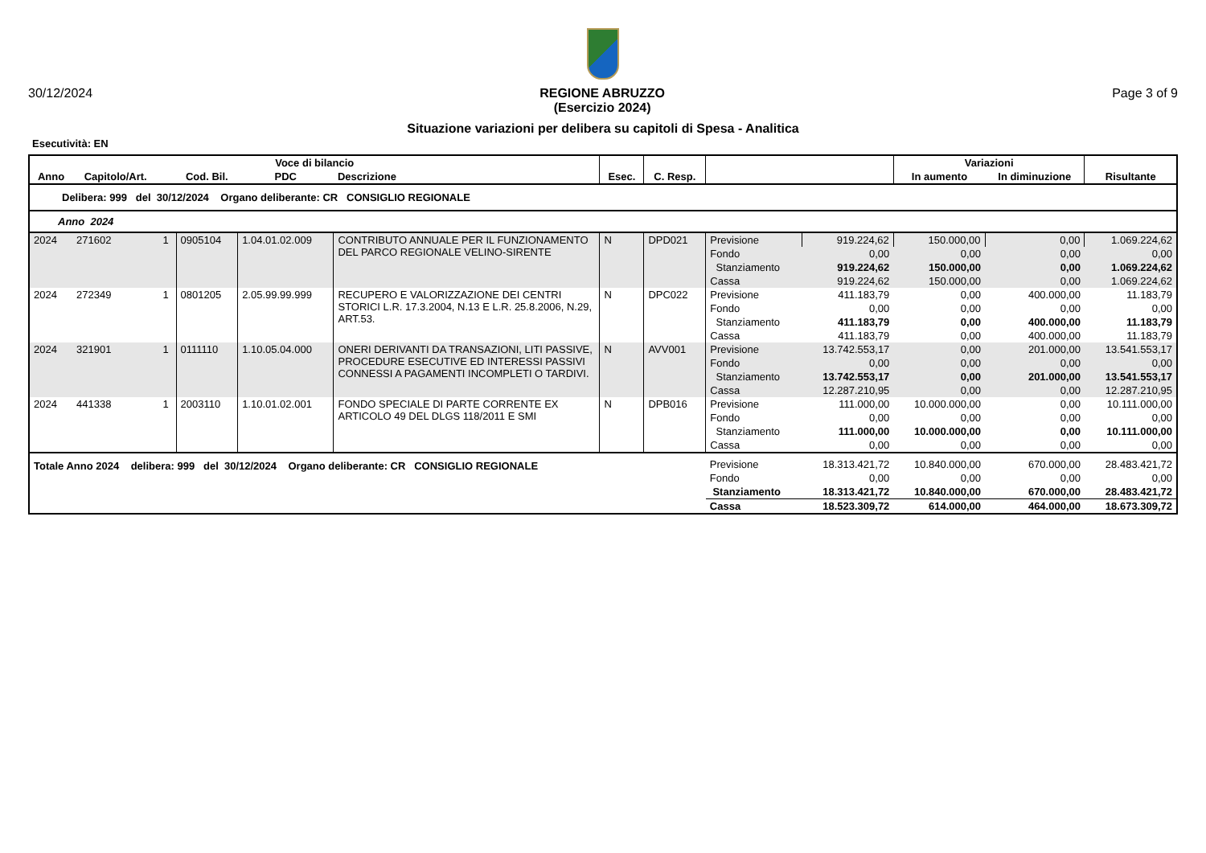30/12/2024 REGIONE ABRUZZO
(Esercizio 2024)
Page 3 of 9
Situazione variazioni per delibera su capitoli di Spesa - Analitica
Esecutività: EN
| Voce di bilancio | | | | | | | | | | Variazioni | | |
| --- | --- | --- | --- | --- | --- | --- | --- | --- | --- | --- | --- | --- |
| Anno | Capitolo/Art. | | Cod. Bil. | PDC | Descrizione | Esec. | C. Resp. | | | In aumento | In diminuzione | Risultante |
| Delibera: 999 del 30/12/2024 Organo deliberante: CR CONSIGLIO REGIONALE | | | | | | | | | | | | |
| Anno 2024 | | | | | | | | | | | | |
| 2024 | 271602 | 1 | 0905104 | 1.04.01.02.009 | CONTRIBUTO ANNUALE PER IL FUNZIONAMENTO DEL PARCO REGIONALE VELINO-SIRENTE | N | DPD021 | Previsione | 919.224,62 | 150.000,00 | 0,00 | 1.069.224,62 |
| | | | | | | | | Fondo | 0,00 | 0,00 | 0,00 | 0,00 |
| | | | | | | | | Stanziamento | 919.224,62 | 150.000,00 | 0,00 | 1.069.224,62 |
| | | | | | | | | Cassa | 919.224,62 | 150.000,00 | 0,00 | 1.069.224,62 |
| 2024 | 272349 | 1 | 0801205 | 2.05.99.99.999 | RECUPERO E VALORIZZAZIONE DEI CENTRI STORICI L.R. 17.3.2004, N.13 E L.R. 25.8.2006, N.29, ART.53. | N | DPC022 | Previsione | 411.183,79 | 0,00 | 400.000,00 | 11.183,79 |
| | | | | | | | | Fondo | 0,00 | 0,00 | 0,00 | 0,00 |
| | | | | | | | | Stanziamento | 411.183,79 | 0,00 | 400.000,00 | 11.183,79 |
| | | | | | | | | Cassa | 411.183,79 | 0,00 | 400.000,00 | 11.183,79 |
| 2024 | 321901 | 1 | 0111110 | 1.10.05.04.000 | ONERI DERIVANTI DA TRANSAZIONI, LITI PASSIVE, PROCEDURE ESECUTIVE ED INTERESSI PASSIVI CONNESSI A PAGAMENTI INCOMPLETI O TARDIVI. | N | AVV001 | Previsione | 13.742.553,17 | 0,00 | 201.000,00 | 13.541.553,17 |
| | | | | | | | | Fondo | 0,00 | 0,00 | 0,00 | 0,00 |
| | | | | | | | | Stanziamento | 13.742.553,17 | 0,00 | 201.000,00 | 13.541.553,17 |
| | | | | | | | | Cassa | 12.287.210,95 | 0,00 | 0,00 | 12.287.210,95 |
| 2024 | 441338 | 1 | 2003110 | 1.10.01.02.001 | FONDO SPECIALE DI PARTE CORRENTE EX ARTICOLO 49 DEL DLGS 118/2011 E SMI | N | DPB016 | Previsione | 111.000,00 | 10.000.000,00 | 0,00 | 10.111.000,00 |
| | | | | | | | | Fondo | 0,00 | 0,00 | 0,00 | 0,00 |
| | | | | | | | | Stanziamento | 111.000,00 | 10.000.000,00 | 0,00 | 10.111.000,00 |
| | | | | | | | | Cassa | 0,00 | 0,00 | 0,00 | 0,00 |
| Totale Anno 2024 delibera: 999 del 30/12/2024 Organo deliberante: CR CONSIGLIO REGIONALE | | | | | | | | Previsione | 18.313.421,72 | 10.840.000,00 | 670.000,00 | 28.483.421,72 |
| | | | | | | | | Fondo | 0,00 | 0,00 | 0,00 | 0,00 |
| | | | | | | | | Stanziamento | 18.313.421,72 | 10.840.000,00 | 670.000,00 | 28.483.421,72 |
| | | | | | | | | Cassa | 18.523.309,72 | 614.000,00 | 464.000,00 | 18.673.309,72 |